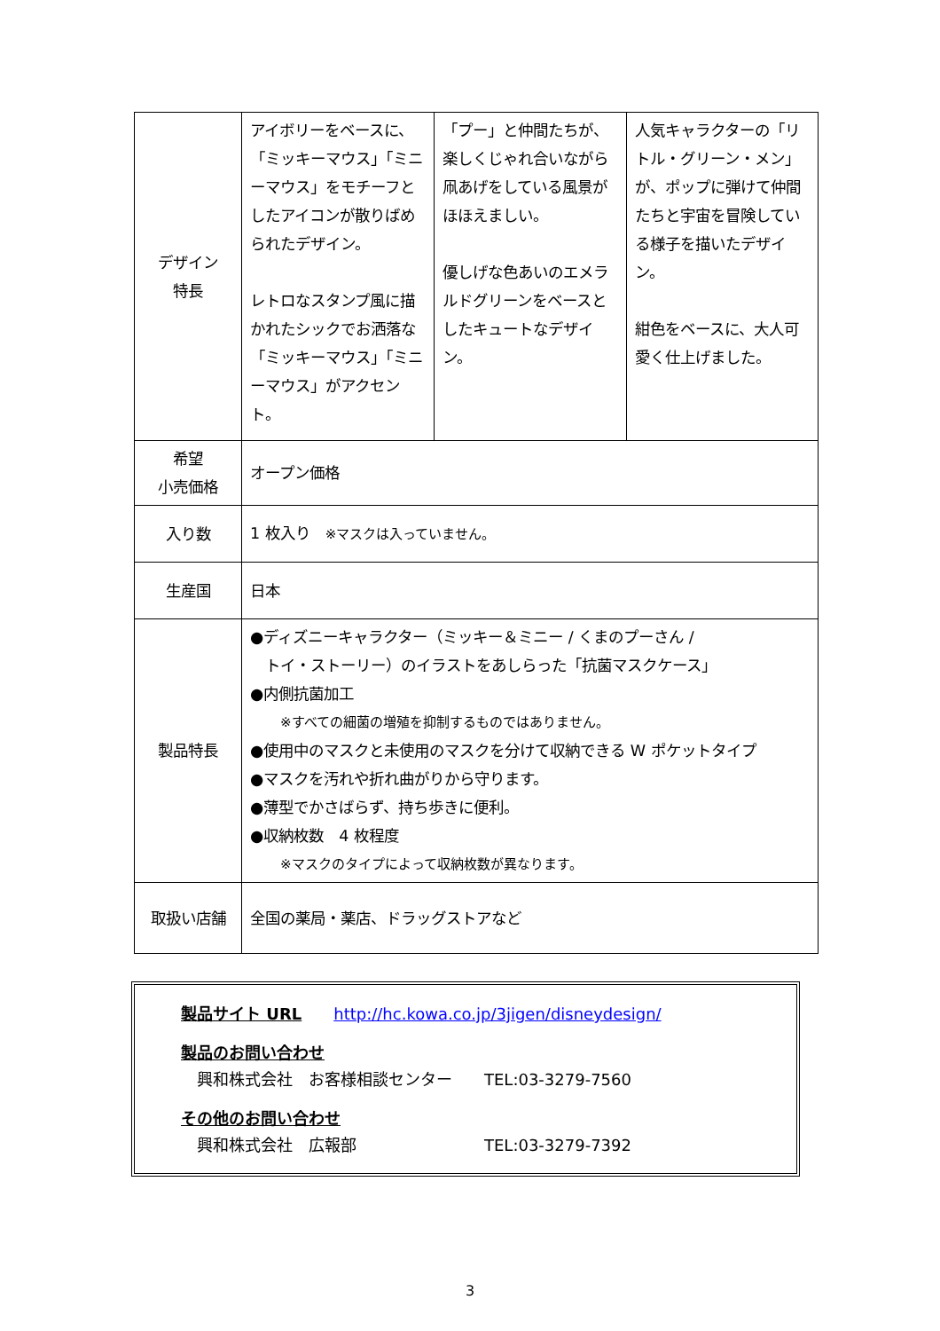| デザイン 特長 | アイボリーをベースに、「ミッキーマウス」「ミニーマウス」をモチーフとしたアイコンが散りばめられたデザイン。 レトロなスタンプ風に描かれたシックでお洒落な「ミッキーマウス」「ミニーマウス」がアクセント。 | 「プー」と仲間たちが、楽しくじゃれ合いながら凧あげをしている風景がほほえましい。 優しげな色あいのエメラルドグリーンをベースとしたキュートなデザイン。 | 人気キャラクターの「リトル・グリーン・メン」が、ポップに弾けて仲間たちと宇宙を冒険している様子を描いたデザイン。 紺色をベースに、大人可愛く仕上げました。 |
| 希望 小売価格 | オープン価格 | | |
| 入り数 | 1 枚入り ※マスクは入っていません。 | | |
| 生産国 | 日本 | | |
| 製品特長 | ●ディズニーキャラクター（ミッキー＆ミニー / くまのプーさん / トイ・ストーリー）のイラストをあしらった「抗菌マスクケース」 ●内側抗菌加工 ※すべての細菌の増殖を抑制するものではありません。 ●使用中のマスクと未使用のマスクを分けて収納できる W ポケットタイプ ●マスクを汚れや折れ曲がりから守ります。 ●薄型でかさばらず、持ち歩きに便利。 ●収納枚数 4 枚程度 ※マスクのタイプによって収納枚数が異なります。 | | |
| 取扱い店舗 | 全国の薬局・薬店、ドラッグストアなど | | |
製品サイト URL　　http://hc.kowa.co.jp/3jigen/disneydesign/
製品のお問い合わせ
　興和株式会社　お客様相談センター　　TEL:03-3279-7560
その他のお問い合わせ
　興和株式会社　広報部　　　　　　　　TEL:03-3279-7392
3